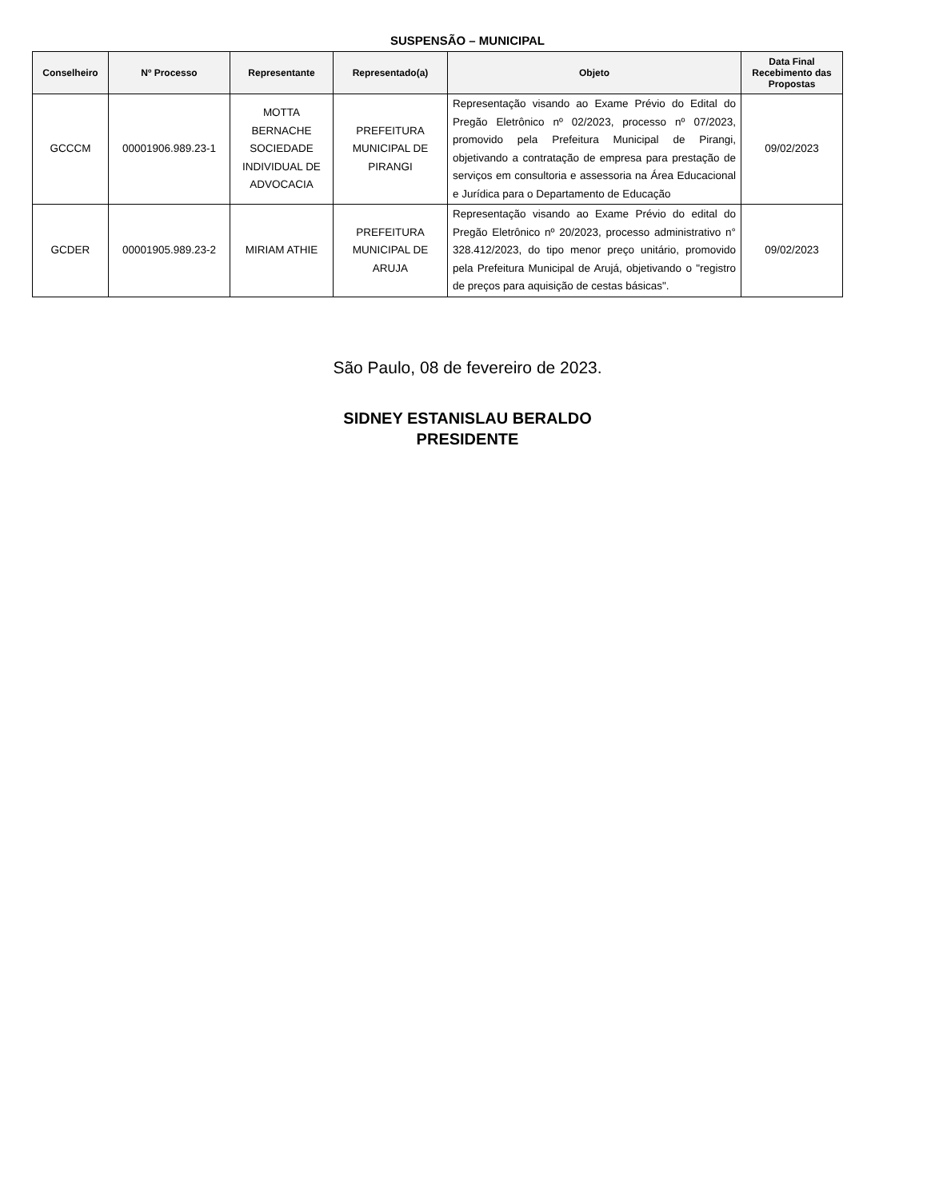SUSPENSÃO – MUNICIPAL
| Conselheiro | Nº Processo | Representante | Representado(a) | Objeto | Data Final Recebimento das Propostas |
| --- | --- | --- | --- | --- | --- |
| GCCCM | 00001906.989.23-1 | MOTTA BERNACHE SOCIEDADE INDIVIDUAL DE ADVOCACIA | PREFEITURA MUNICIPAL DE PIRANGI | Representação visando ao Exame Prévio do Edital do Pregão Eletrônico nº 02/2023, processo nº 07/2023, promovido pela Prefeitura Municipal de Pirangi, objetivando a contratação de empresa para prestação de serviços em consultoria e assessoria na Área Educacional e Jurídica para o Departamento de Educação | 09/02/2023 |
| GCDER | 00001905.989.23-2 | MIRIAM ATHIE | PREFEITURA MUNICIPAL DE ARUJA | Representação visando ao Exame Prévio do edital do Pregão Eletrônico nº 20/2023, processo administrativo n° 328.412/2023, do tipo menor preço unitário, promovido pela Prefeitura Municipal de Arujá, objetivando o "registro de preços para aquisição de cestas básicas". | 09/02/2023 |
São Paulo, 08 de fevereiro de 2023.
SIDNEY ESTANISLAU BERALDO
PRESIDENTE